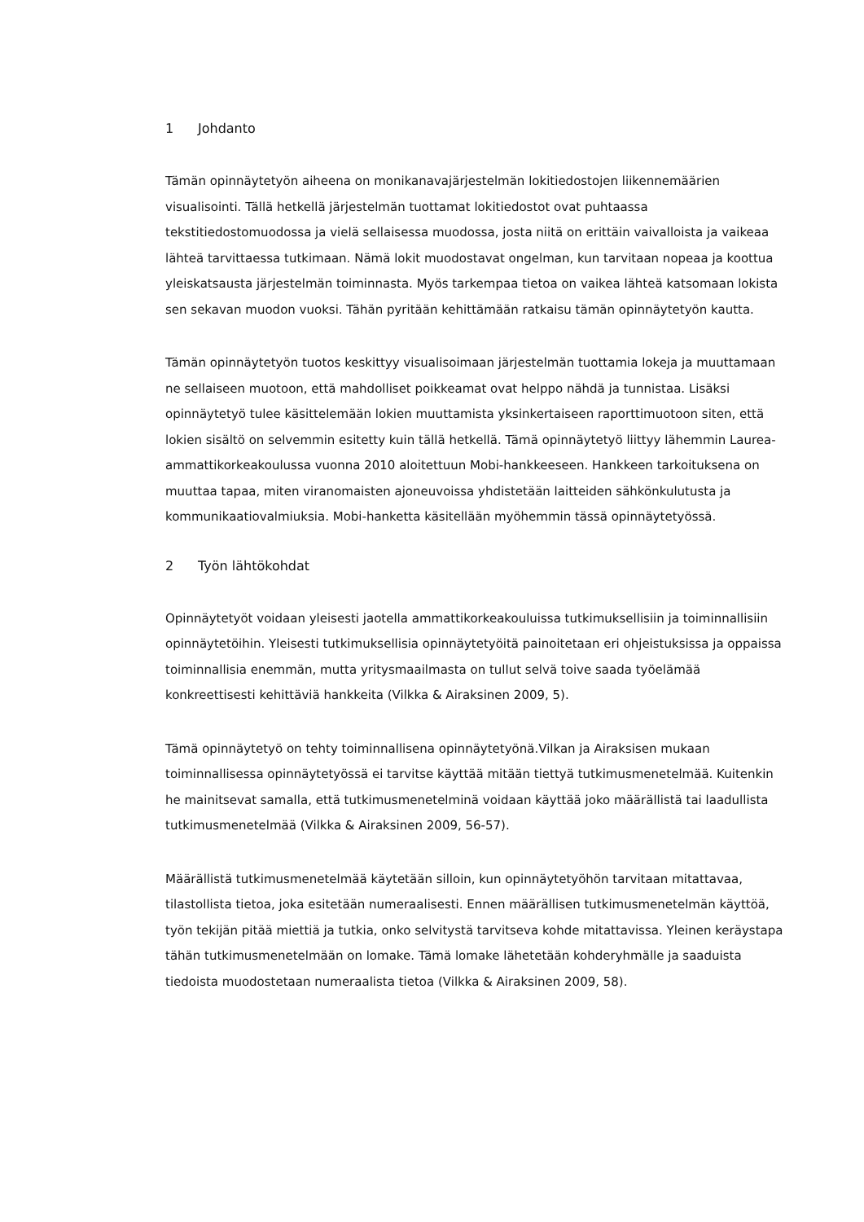1 Johdanto
Tämän opinnäytetyön aiheena on monikanavajärjestelmän lokitiedostojen liikennemäärien visualisointi. Tällä hetkellä järjestelmän tuottamat lokitiedostot ovat puhtaassa tekstitiedostomuodossa ja vielä sellaisessa muodossa, josta niitä on erittäin vaivalloista ja vaikeaa lähteä tarvittaessa tutkimaan. Nämä lokit muodostavat ongelman, kun tarvitaan nopeaa ja koottua yleiskatsausta järjestelmän toiminnasta. Myös tarkempaa tietoa on vaikea lähteä katsomaan lokista sen sekavan muodon vuoksi. Tähän pyritään kehittämään ratkaisu tämän opinnäytetyön kautta.
Tämän opinnäytetyön tuotos keskittyy visualisoimaan järjestelmän tuottamia lokeja ja muuttamaan ne sellaiseen muotoon, että mahdolliset poikkeamat ovat helppo nähdä ja tunnistaa. Lisäksi opinnäytetyö tulee käsittelemään lokien muuttamista yksinkertaiseen raporttimuotoon siten, että lokien sisältö on selvemmin esitetty kuin tällä hetkellä. Tämä opinnäytetyö liittyy lähemmin Laurea-ammattikorkeakoulussa vuonna 2010 aloitettuun Mobi-hankkeeseen. Hankkeen tarkoituksena on muuttaa tapaa, miten viranomaisten ajoneuvoissa yhdistetään laitteiden sähkönkulutusta ja kommunikaatiovalmiuksia. Mobi-hanketta käsitellään myöhemmin tässä opinnäytetyössä.
2 Työn lähtökohdat
Opinnäytetyöt voidaan yleisesti jaotella ammattikorkeakouluissa tutkimuksellisiin ja toiminnallisiin opinnäytetöihin. Yleisesti tutkimuksellisia opinnäytetyöitä painoitetaan eri ohjeistuksissa ja oppaissa toiminnallisia enemmän, mutta yritysmaailmasta on tullut selvä toive saada työelämää konkreettisesti kehittäviä hankkeita (Vilkka & Airaksinen 2009, 5).
Tämä opinnäytetyö on tehty toiminnallisena opinnäytetyönä.Vilkan ja Airaksisen mukaan toiminnallisessa opinnäytetyössä ei tarvitse käyttää mitään tiettyä tutkimusmenetelmää. Kuitenkin he mainitsevat samalla, että tutkimusmenetelminä voidaan käyttää joko määrällistä tai laadullista tutkimusmenetelmää (Vilkka & Airaksinen 2009, 56-57).
Määrällistä tutkimusmenetelmää käytetään silloin, kun opinnäytetyöhön tarvitaan mitattavaa, tilastollista tietoa, joka esitetään numeraalisesti. Ennen määrällisen tutkimusmenetelmän käyttöä, työn tekijän pitää miettiä ja tutkia, onko selvitystä tarvitseva kohde mitattavissa. Yleinen keräystapa tähän tutkimusmenetelmään on lomake. Tämä lomake lähetetään kohderyhmälle ja saaduista tiedoista muodostetaan numeraalista tietoa (Vilkka & Airaksinen 2009, 58).